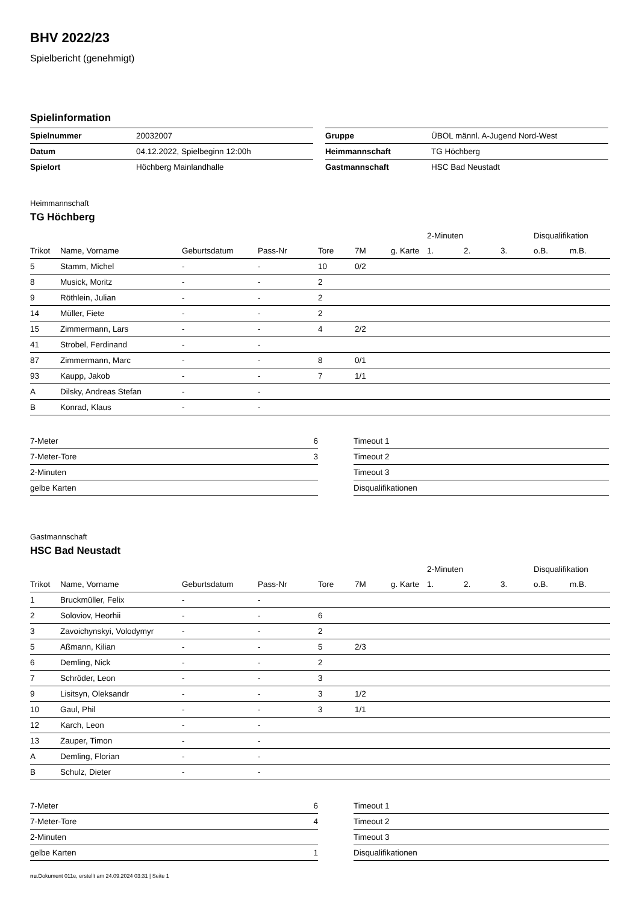BHV 2022/23
Spielbericht (genehmigt)
Spielinformation
| Spielnummer | 20032007 |
| Datum | 04.12.2022, Spielbeginn 12:00h |
| Spielort | Höchberg Mainlandhalle |
| Gruppe | ÜBOL männl. A-Jugend Nord-West |
| Heimmannschaft | TG Höchberg |
| Gastmannschaft | HSC Bad Neustadt |
Heimmannschaft
TG Höchberg
| | | | | | | | | 2-Minuten | | | Disqualifikation | |
| --- | --- | --- | --- | --- | --- | --- | --- | --- | --- | --- | --- | --- |
| Trikot | Name, Vorname | Geburtsdatum | Pass-Nr | Tore | 7M | g. Karte | | 1. | 2. | 3. | o.B. | m.B. |
| 5 | Stamm, Michel | - | - | 10 | 0/2 | | | | | | | |
| 8 | Musick, Moritz | - | - | 2 | | | | | | | | |
| 9 | Röthlein, Julian | - | - | 2 | | | | | | | | |
| 14 | Müller, Fiete | - | - | 2 | | | | | | | | |
| 15 | Zimmermann, Lars | - | - | 4 | 2/2 | | | | | | | |
| 41 | Strobel, Ferdinand | - | - | | | | | | | | | |
| 87 | Zimmermann, Marc | - | - | 8 | 0/1 | | | | | | | |
| 93 | Kaupp, Jakob | - | - | 7 | 1/1 | | | | | | | |
| A | Dilsky, Andreas Stefan | - | - | | | | | | | | | |
| B | Konrad, Klaus | - | - | | | | | | | | | |
| 7-Meter | 6 |
| 7-Meter-Tore | 3 |
| 2-Minuten | |
| gelbe Karten | |
| Timeout 1 |
| Timeout 2 |
| Timeout 3 |
| Disqualifikationen |
Gastmannschaft
HSC Bad Neustadt
| | | | | | | | | 2-Minuten | | | Disqualifikation | |
| --- | --- | --- | --- | --- | --- | --- | --- | --- | --- | --- | --- | --- |
| Trikot | Name, Vorname | Geburtsdatum | Pass-Nr | Tore | 7M | g. Karte | | 1. | 2. | 3. | o.B. | m.B. |
| 1 | Bruckmüller, Felix | - | - | | | | | | | | | |
| 2 | Soloviov, Heorhii | - | - | 6 | | | | | | | | |
| 3 | Zavoichynskyi, Volodymyr | - | - | 2 | | | | | | | | |
| 5 | Aßmann, Kilian | - | - | 5 | 2/3 | | | | | | | |
| 6 | Demling, Nick | - | - | 2 | | | | | | | | |
| 7 | Schröder, Leon | - | - | 3 | | | | | | | | |
| 9 | Lisitsyn, Oleksandr | - | - | 3 | 1/2 | | | | | | | |
| 10 | Gaul, Phil | - | - | 3 | 1/1 | | | | | | | |
| 12 | Karch, Leon | - | - | | | | | | | | | |
| 13 | Zauper, Timon | - | - | | | | | | | | | |
| A | Demling, Florian | - | - | | | | | | | | | |
| B | Schulz, Dieter | - | - | | | | | | | | | |
| 7-Meter | 6 |
| 7-Meter-Tore | 4 |
| 2-Minuten | |
| gelbe Karten | 1 |
| Timeout 1 |
| Timeout 2 |
| Timeout 3 |
| Disqualifikationen |
nu.Dokument 011e, erstellt am 24.09.2024 03:31 | Seite 1